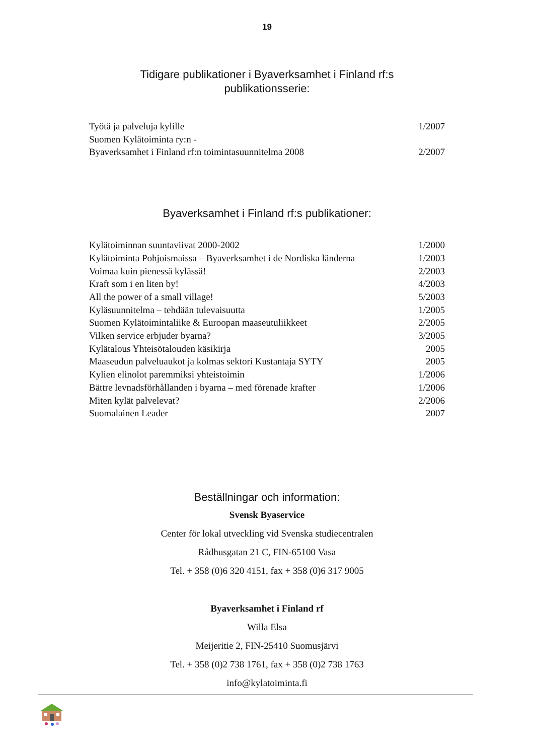19
Tidigare publikationer i Byaverksamhet i Finland rf:s
publikationsserie:
| Työtä ja palveluja kylille | 1/2007 |
| Suomen Kylätoiminta ry:n - | |
| Byaverksamhet i Finland rf:n toimintasuunnitelma 2008 | 2/2007 |
Byaverksamhet i Finland rf:s publikationer:
| Kylätoiminnan suuntaviivat 2000-2002 | 1/2000 |
| Kylätoiminta Pohjoismaissa – Byaverksamhet i de Nordiska länderna | 1/2003 |
| Voimaa kuin pienessä kylässä! | 2/2003 |
| Kraft som i en liten by! | 4/2003 |
| All the power of a small village! | 5/2003 |
| Kyläsuunnitelma – tehdään tulevaisuutta | 1/2005 |
| Suomen Kylätoimintaliike & Euroopan maaseutuliikkeet | 2/2005 |
| Vilken service erbjuder byarna? | 3/2005 |
| Kylätalous Yhteisötalouden käsikirja | 2005 |
| Maaseudun palveluaukot ja kolmas sektori Kustantaja SYTY | 2005 |
| Kylien elinolot paremmiksi yhteistoimin | 1/2006 |
| Bättre levnadsförhållanden i byarna – med förenade krafter | 1/2006 |
| Miten kylät palvelevat? | 2/2006 |
| Suomalainen Leader | 2007 |
Beställningar och information:
Svensk Byaservice
Center för lokal utveckling vid Svenska studiecentralen
Rådhusgatan 21 C, FIN-65100 Vasa
Tel. + 358 (0)6 320 4151, fax + 358 (0)6 317 9005
Byaverksamhet i Finland rf
Willa Elsa
Meijeritie 2, FIN-25410 Suomusjärvi
Tel. + 358 (0)2 738 1761, fax + 358 (0)2 738 1763
info@kylatoiminta.fi